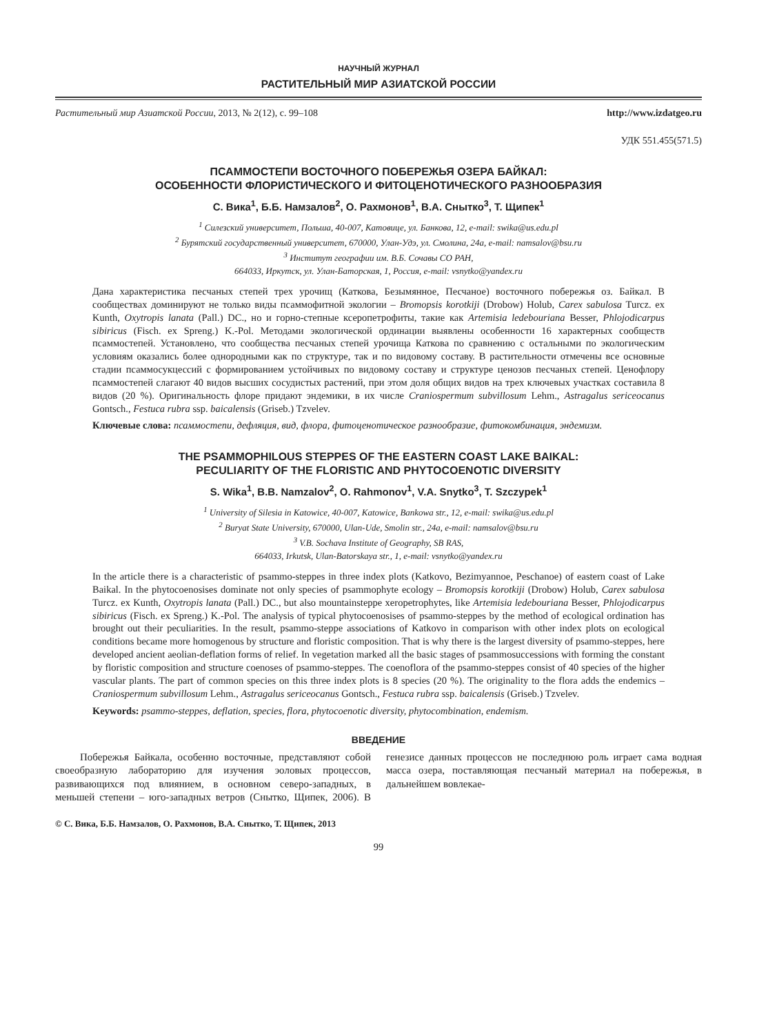НАУЧНЫЙ ЖУРНАЛ
РАСТИТЕЛЬНЫЙ МИР АЗИАТСКОЙ РОССИИ
Растительный мир Азиатской России, 2013, № 2(12), с. 99–108 http://www.izdatgeo.ru
УДК 551.455(571.5)
ПСАММОСТЕПИ ВОСТОЧНОГО ПОБЕРЕЖЬЯ ОЗЕРА БАЙКАЛ:
ОСОБЕННОСТИ ФЛОРИСТИЧЕСКОГО И ФИТОЦЕНОТИЧЕСКОГО РАЗНООБРАЗИЯ
С. Вика<sup>1</sup>, Б.Б. Намзалов<sup>2</sup>, О. Рахмонов<sup>1</sup>, В.А. Снытко<sup>3</sup>, Т. Щипек<sup>1</sup>
<sup>1</sup> Силезский университет, Польша, 40-007, Катовице, ул. Банкова, 12, e-mail: swika@us.edu.pl
<sup>2</sup> Бурятский государственный университет, 670000, Улан-Удэ, ул. Смолина, 24а, e-mail: namsalov@bsu.ru
<sup>3</sup> Институт географии им. В.Б. Сочавы СО РАН,
664033, Иркутск, ул. Улан-Баторская, 1, Россия, e-mail: vsnytko@yandex.ru
Дана характеристика песчаных степей трех урочищ (Каткова, Безымянное, Песчаное) восточного побережья оз. Байкал. В сообществах доминируют не только виды псаммофитной экологии – Bromopsis korotkiji (Drobow) Holub, Carex sabulosa Turcz. ex Kunth, Oxytropis lanata (Pall.) DC., но и горно-степные ксеропетрофиты, такие как Artemisia ledebouriana Besser, Phlojodicarpus sibiricus (Fisch. ex Spreng.) K.-Pol. Методами экологической ординации выявлены особенности 16 характерных сообществ псаммостепей. Установлено, что сообщества песчаных степей урочища Каткова по сравнению с остальными по экологическим условиям оказались более однородными как по структуре, так и по видовому составу. В растительности отмечены все основные стадии псаммосукцессий с формированием устойчивых по видовому составу и структуре ценозов песчаных степей. Ценофлору псаммостепей слагают 40 видов высших сосудистых растений, при этом доля общих видов на трех ключевых участках составила 8 видов (20 %). Оригинальность флоре придают эндемики, в их числе Craniospermum subvillosum Lehm., Astragalus sericeocanus Gontsch., Festuca rubra ssp. baicalensis (Griseb.) Tzvelev.
Ключевые слова: псаммостепи, дефляция, вид, флора, фитоценотическое разнообразие, фитокомбинация, эндемизм.
THE PSAMMOPHILOUS STEPPES OF THE EASTERN COAST LAKE BAIKAL:
PECULIARITY OF THE FLORISTIC AND PHYTOCOENOTIC DIVERSITY
S. Wika<sup>1</sup>, B.B. Namzalov<sup>2</sup>, O. Rahmonov<sup>1</sup>, V.A. Snytko<sup>3</sup>, T. Szczypek<sup>1</sup>
<sup>1</sup> University of Silesia in Katowice, 40-007, Katowice, Bankowa str., 12, e-mail: swika@us.edu.pl
<sup>2</sup> Buryat State University, 670000, Ulan-Ude, Smolin str., 24a, e-mail: namsalov@bsu.ru
<sup>3</sup> V.B. Sochava Institute of Geography, SB RAS,
664033, Irkutsk, Ulan-Batorskaya str., 1, e-mail: vsnytko@yandex.ru
In the article there is a characteristic of psammo-steppes in three index plots (Katkovo, Bezimyannoe, Peschanoe) of eastern coast of Lake Baikal. In the phytocoenosises dominate not only species of psammophyte ecology – Bromopsis korotkiji (Drobow) Holub, Carex sabulosa Turcz. ex Kunth, Oxytropis lanata (Pall.) DC., but also mountainsteppe xeropetrophytes, like Artemisia ledebouriana Besser, Phlojodicarpus sibiricus (Fisch. ex Spreng.) K.-Pol. The analysis of typical phytocoenosises of psammo-steppes by the method of ecological ordination has brought out their peculiarities. In the result, psammo-steppe associations of Katkovo in comparison with other index plots on ecological conditions became more homogenous by structure and floristic composition. That is why there is the largest diversity of psammo-steppes, here developed ancient aeolian-deflation forms of relief. In vegetation marked all the basic stages of psammosuccessions with forming the constant by floristic composition and structure coenoses of psammo-steppes. The coenoflora of the psammo-steppes consist of 40 species of the higher vascular plants. The part of common species on this three index plots is 8 species (20 %). The originality to the flora adds the endemics – Craniospermum subvillosum Lehm., Astragalus sericeocanus Gontsch., Festuca rubra ssp. baicalensis (Griseb.) Tzvelev.
Keywords: psammo-steppes, deflation, species, flora, phytocoenotic diversity, phytocombination, endemism.
ВВЕДЕНИЕ
Побережья Байкала, особенно восточные, представляют собой своеобразную лабораторию для изучения эоловых процессов, развивающихся под влиянием, в основном северо-западных, в меньшей степени – юго-западных ветров (Снытко, Щипек, 2006). В генезисе данных процессов не последнюю роль играет сама водная масса озера, поставляющая песчаный материал на побережья, в дальнейшем вовлекае-
© С. Вика, Б.Б. Намзалов, О. Рахмонов, В.А. Снытко, Т. Щипек, 2013
99